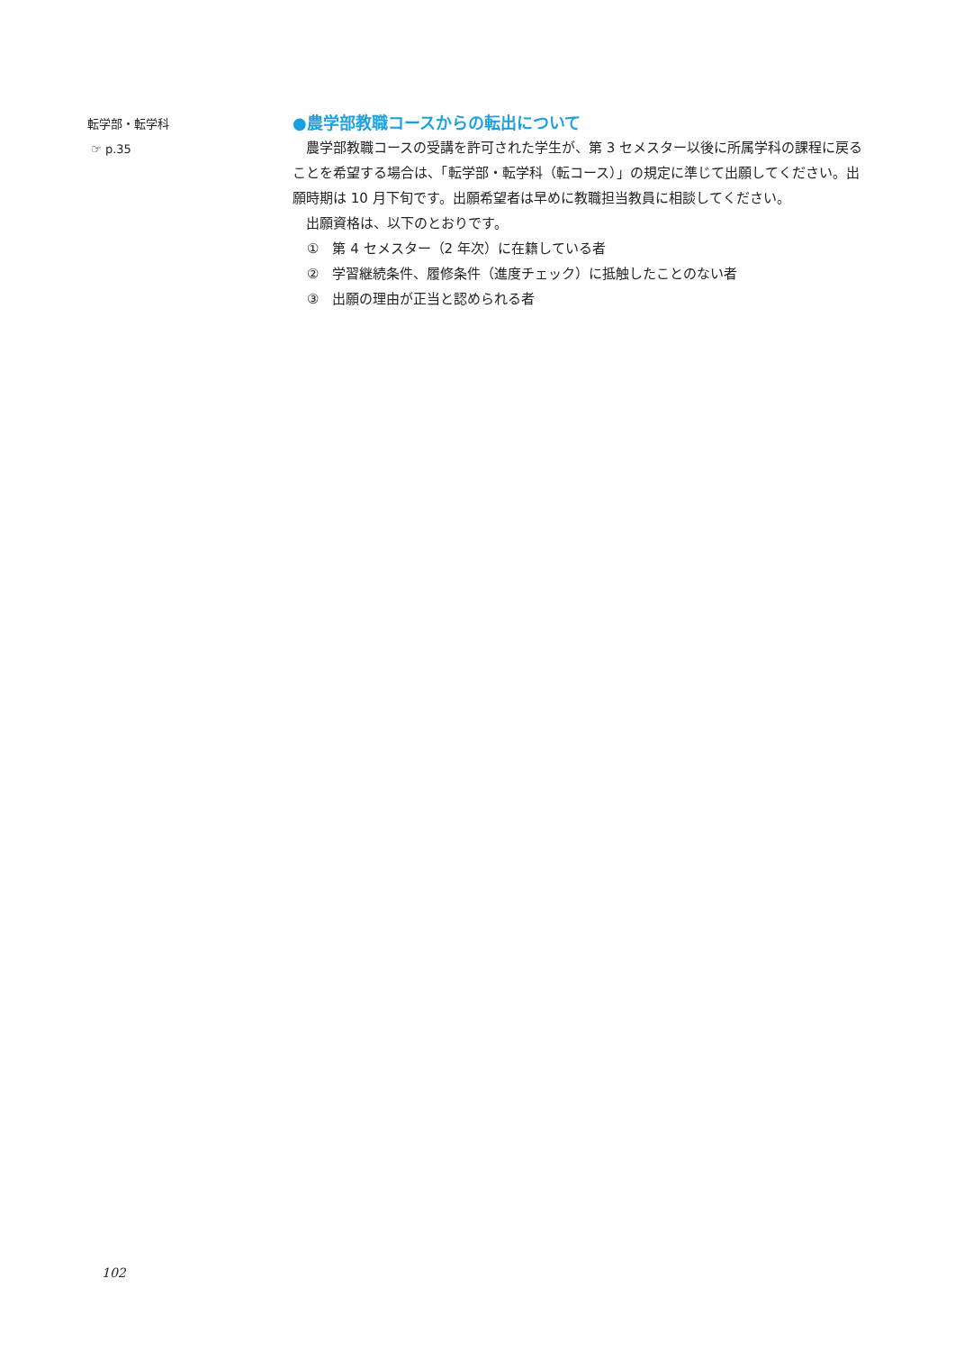転学部・転学科
☞ p.35
●農学部教職コースからの転出について
農学部教職コースの受講を許可された学生が、第 3 セメスター以後に所属学科の課程に戻ることを希望する場合は、「転学部・転学科（転コース）」の規定に準じて出願してください。出願時期は 10 月下旬です。出願希望者は早めに教職担当教員に相談してください。
出願資格は、以下のとおりです。
①　第 4 セメスター（2 年次）に在籍している者
②　学習継続条件、履修条件（進度チェック）に抵触したことのない者
③　出願の理由が正当と認められる者
102